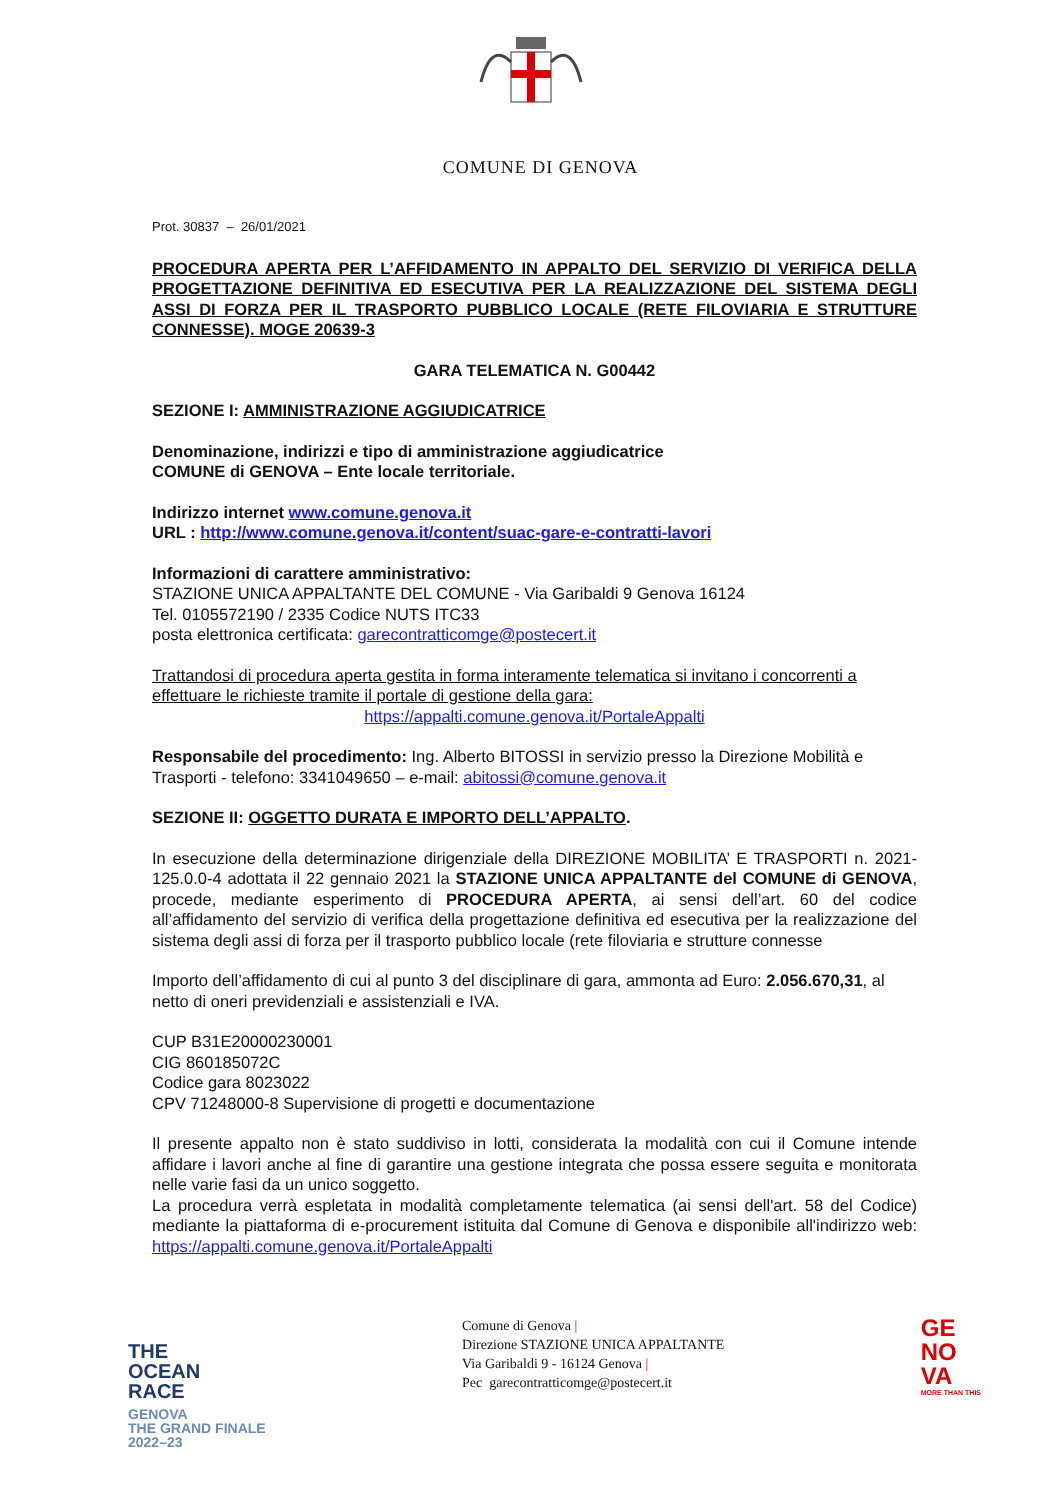COMUNE DI GENOVA
Prot. 30837 – 26/01/2021
PROCEDURA APERTA PER L’AFFIDAMENTO IN APPALTO DEL SERVIZIO DI VERIFICA DELLA PROGETTAZIONE DEFINITIVA ED ESECUTIVA PER LA REALIZZAZIONE DEL SISTEMA DEGLI ASSI DI FORZA PER IL TRASPORTO PUBBLICO LOCALE (RETE FILOVIARIA E STRUTTURE CONNESSE). MOGE 20639-3
GARA TELEMATICA N. G00442
SEZIONE I: AMMINISTRAZIONE AGGIUDICATRICE
Denominazione, indirizzi e tipo di amministrazione aggiudicatrice
COMUNE di GENOVA – Ente locale territoriale.
Indirizzo internet www.comune.genova.it
URL : http://www.comune.genova.it/content/suac-gare-e-contratti-lavori
Informazioni di carattere amministrativo:
STAZIONE UNICA APPALTANTE DEL COMUNE - Via Garibaldi 9 Genova 16124
Tel. 0105572190 / 2335 Codice NUTS ITC33
posta elettronica certificata: garecontratticomge@postecert.it
Trattandosi di procedura aperta gestita in forma interamente telematica si invitano i concorrenti a effettuare le richieste tramite il portale di gestione della gara:
https://appalti.comune.genova.it/PortaleAppalti
Responsabile del procedimento: Ing. Alberto BITOSSI in servizio presso la Direzione Mobilità e Trasporti - telefono: 3341049650 – e-mail: abitossi@comune.genova.it
SEZIONE II: OGGETTO DURATA E IMPORTO DELL’APPALTO.
In esecuzione della determinazione dirigenziale della DIREZIONE MOBILITA’ E TRASPORTI n. 2021-125.0.0-4 adottata il 22 gennaio 2021 la STAZIONE UNICA APPALTANTE del COMUNE di GENOVA, procede, mediante esperimento di PROCEDURA APERTA, ai sensi dell’art. 60 del codice all’affidamento del servizio di verifica della progettazione definitiva ed esecutiva per la realizzazione del sistema degli assi di forza per il trasporto pubblico locale (rete filoviaria e strutture connesse
Importo dell’affidamento di cui al punto 3 del disciplinare di gara, ammonta ad Euro: 2.056.670,31, al netto di oneri previdenziali e assistenziali e IVA.
CUP B31E20000230001
CIG 860185072C
Codice gara 8023022
CPV 71248000-8 Supervisione di progetti e documentazione
Il presente appalto non è stato suddiviso in lotti, considerata la modalità con cui il Comune intende affidare i lavori anche al fine di garantire una gestione integrata che possa essere seguita e monitorata nelle varie fasi da un unico soggetto.
La procedura verrà espletata in modalità completamente telematica (ai sensi dell'art. 58 del Codice) mediante la piattaforma di e-procurement istituita dal Comune di Genova e disponibile all'indirizzo web: https://appalti.comune.genova.it/PortaleAppalti
THE
OCEAN
RACE
GENOVA
THE GRAND FINALE
2022–23
Comune di Genova |
Direzione STAZIONE UNICA APPALTANTE
Via Garibaldi 9 - 16124 Genova |
Pec garecontratticomge@postecert.it
GE
NO
VA
MORE THAN THIS